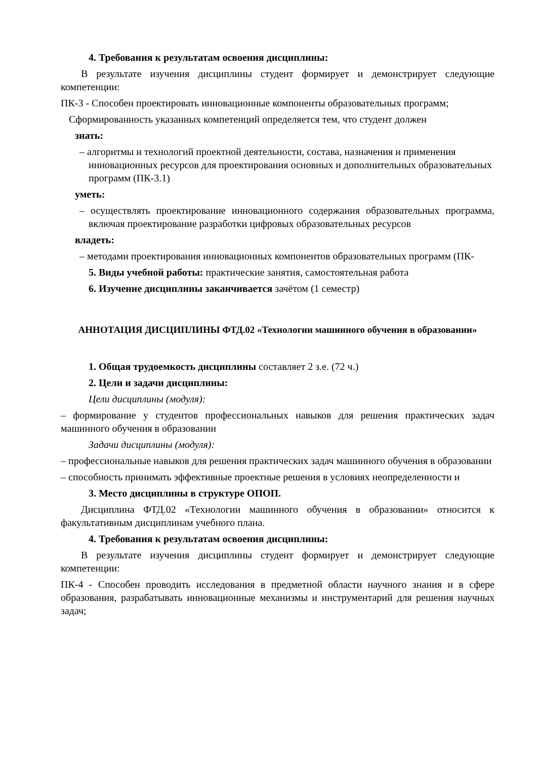4. Требования к результатам освоения дисциплины:
В результате изучения дисциплины студент формирует и демонстрирует следующие компетенции:
ПК-3 - Способен проектировать инновационные компоненты образовательных программ;
Сформированность указанных компетенций определяется тем, что студент должен
знать:
– алгоритмы и технологий проектной деятельности, состава, назначения и применения инновационных ресурсов для проектирования основных и дополнительных образовательных программ (ПК-3.1)
уметь:
– осуществлять проектирование инновационного содержания образовательных программа, включая проектирование разработки цифровых образовательных ресурсов
владеть:
– методами проектирования инновационных компонентов образовательных программ (ПК-
5. Виды учебной работы: практические занятия, самостоятельная работа
6. Изучение дисциплины заканчивается зачётом (1 семестр)
АННОТАЦИЯ ДИСЦИПЛИНЫ ФТД.02 «Технологии машинного обучения в образовании»
1. Общая трудоемкость дисциплины составляет 2 з.е. (72 ч.)
2. Цели и задачи дисциплины:
Цели дисциплины (модуля):
– формирование у студентов профессиональных навыков для решения практических задач машинного обучения в образовании
Задачи дисциплины (модуля):
– профессиональные навыков для решения практических задач машинного обучения в образовании
– способность принимать эффективные проектные решения в условиях неопределенности и
3. Место дисциплины в структуре ОПОП.
Дисциплина ФТД.02 «Технологии машинного обучения в образовании» относится к факультативным дисциплинам учебного плана.
4. Требования к результатам освоения дисциплины:
В результате изучения дисциплины студент формирует и демонстрирует следующие компетенции:
ПК-4 - Способен проводить исследования в предметной области научного знания и в сфере образования, разрабатывать инновационные механизмы и инструментарий для решения научных задач;